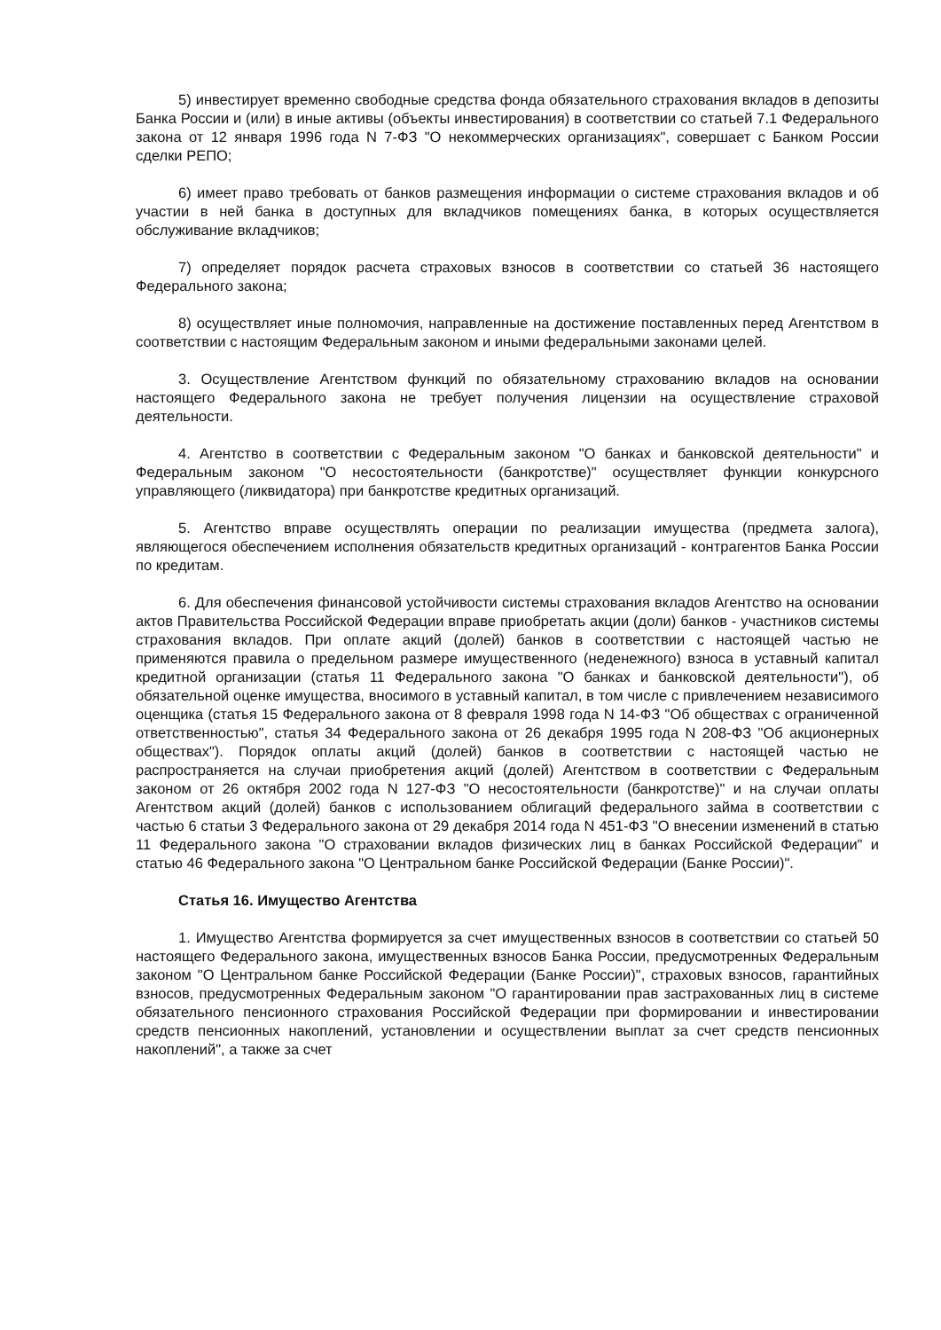5) инвестирует временно свободные средства фонда обязательного страхования вкладов в депозиты Банка России и (или) в иные активы (объекты инвестирования) в соответствии со статьей 7.1 Федерального закона от 12 января 1996 года N 7-ФЗ "О некоммерческих организациях", совершает с Банком России сделки РЕПО;
6) имеет право требовать от банков размещения информации о системе страхования вкладов и об участии в ней банка в доступных для вкладчиков помещениях банка, в которых осуществляется обслуживание вкладчиков;
7) определяет порядок расчета страховых взносов в соответствии со статьей 36 настоящего Федерального закона;
8) осуществляет иные полномочия, направленные на достижение поставленных перед Агентством в соответствии с настоящим Федеральным законом и иными федеральными законами целей.
3. Осуществление Агентством функций по обязательному страхованию вкладов на основании настоящего Федерального закона не требует получения лицензии на осуществление страховой деятельности.
4. Агентство в соответствии с Федеральным законом "О банках и банковской деятельности" и Федеральным законом "О несостоятельности (банкротстве)" осуществляет функции конкурсного управляющего (ликвидатора) при банкротстве кредитных организаций.
5. Агентство вправе осуществлять операции по реализации имущества (предмета залога), являющегося обеспечением исполнения обязательств кредитных организаций - контрагентов Банка России по кредитам.
6. Для обеспечения финансовой устойчивости системы страхования вкладов Агентство на основании актов Правительства Российской Федерации вправе приобретать акции (доли) банков - участников системы страхования вкладов. При оплате акций (долей) банков в соответствии с настоящей частью не применяются правила о предельном размере имущественного (неденежного) взноса в уставный капитал кредитной организации (статья 11 Федерального закона "О банках и банковской деятельности"), об обязательной оценке имущества, вносимого в уставный капитал, в том числе с привлечением независимого оценщика (статья 15 Федерального закона от 8 февраля 1998 года N 14-ФЗ "Об обществах с ограниченной ответственностью", статья 34 Федерального закона от 26 декабря 1995 года N 208-ФЗ "Об акционерных обществах"). Порядок оплаты акций (долей) банков в соответствии с настоящей частью не распространяется на случаи приобретения акций (долей) Агентством в соответствии с Федеральным законом от 26 октября 2002 года N 127-ФЗ "О несостоятельности (банкротстве)" и на случаи оплаты Агентством акций (долей) банков с использованием облигаций федерального займа в соответствии с частью 6 статьи 3 Федерального закона от 29 декабря 2014 года N 451-ФЗ "О внесении изменений в статью 11 Федерального закона "О страховании вкладов физических лиц в банках Российской Федерации" и статью 46 Федерального закона "О Центральном банке Российской Федерации (Банке России)".
Статья 16. Имущество Агентства
1. Имущество Агентства формируется за счет имущественных взносов в соответствии со статьей 50 настоящего Федерального закона, имущественных взносов Банка России, предусмотренных Федеральным законом "О Центральном банке Российской Федерации (Банке России)", страховых взносов, гарантийных взносов, предусмотренных Федеральным законом "О гарантировании прав застрахованных лиц в системе обязательного пенсионного страхования Российской Федерации при формировании и инвестировании средств пенсионных накоплений, установлении и осуществлении выплат за счет средств пенсионных накоплений", а также за счет